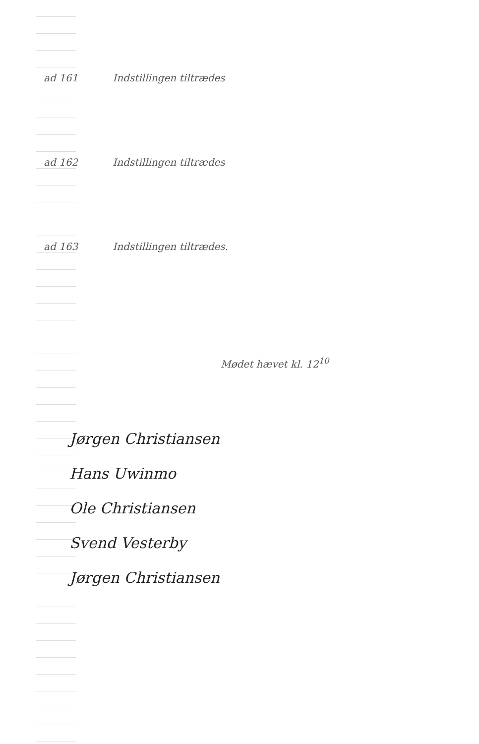ad 161 Indstillingen tiltrædes
ad 162 Indstillingen tiltrædes
ad 163 Indstillingen tiltrædes.
Mødet hævet kl. 12<sup>10</sup>
Jørgen Christiansen
Hans Uwinmo
Ole Christiansen
Svend Vesterby
Jørgen Christiansen